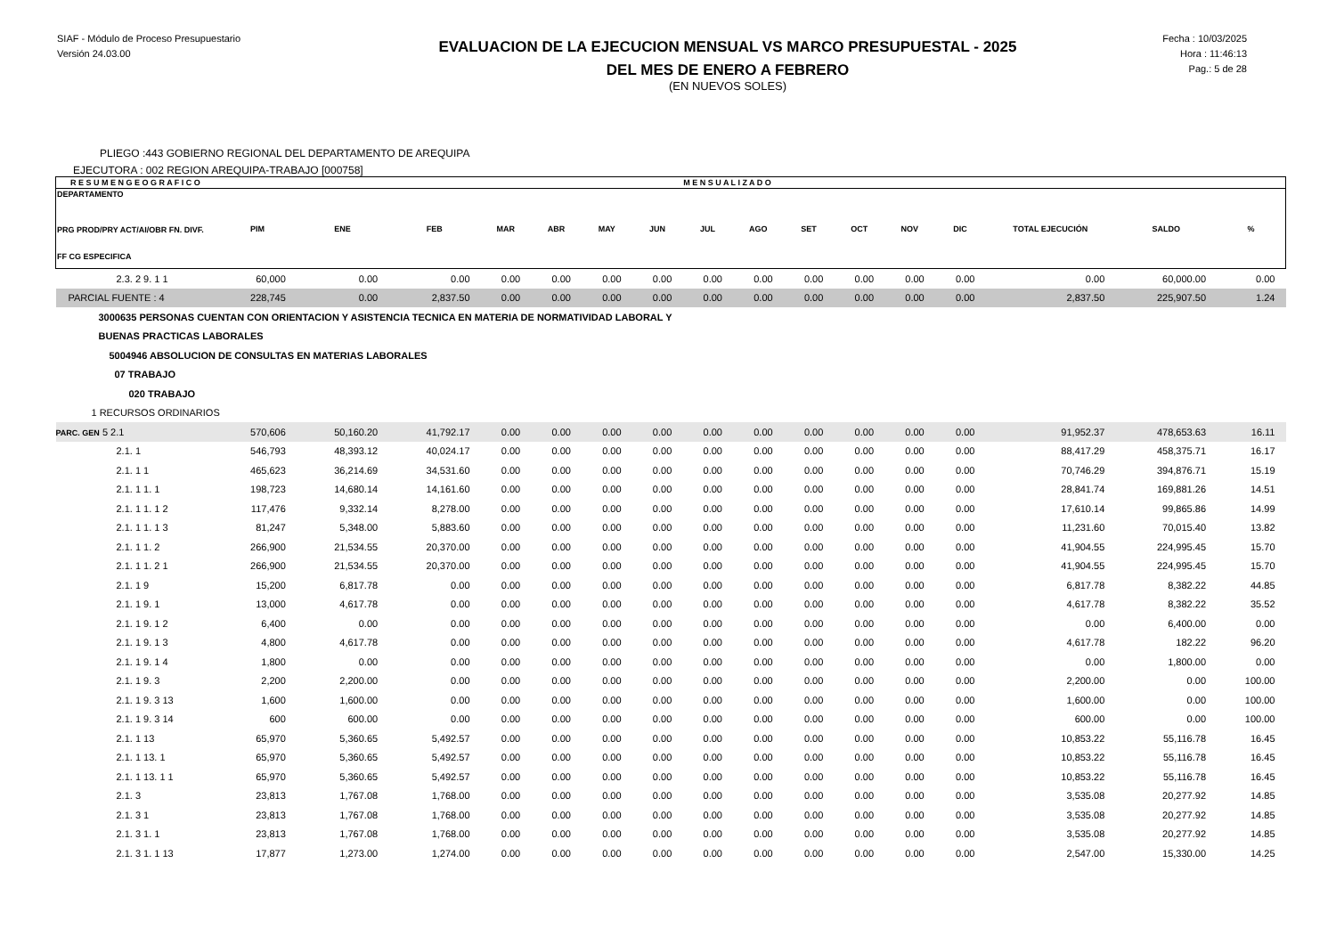SIAF - Módulo de Proceso Presupuestario
Versión 24.03.00
EVALUACION DE LA EJECUCION MENSUAL VS MARCO PRESUPUESTAL - 2025
DEL MES DE ENERO A FEBRERO
(EN NUEVOS SOLES)
Fecha : 10/03/2025
Hora : 11:46:13
Pag.: 5 de 28
PLIEGO :443 GOBIERNO REGIONAL DEL DEPARTAMENTO DE AREQUIPA
EJECUTORA : 002 REGION AREQUIPA-TRABAJO [000758]
| R E S U M E N G E O G R A F I C O | | | | | | | | M E N S U A L I Z A D O | | | | | | | | |
| --- | --- | --- | --- | --- | --- | --- | --- | --- | --- | --- | --- | --- | --- | --- | --- | --- |
| DEPARTAMENTO PRG PROD/PRY ACT/AI/OBR FN. DIVF. FF CG ESPECIFICA | PIM | ENE | FEB | MAR | ABR | MAY | JUN | JUL | AGO | SET | OCT | NOV | DIC | TOTAL EJECUCIÓN | SALDO | % |
| 2.3. 2 9. 1 1 | 60,000 | 0.00 | 0.00 | 0.00 | 0.00 | 0.00 | 0.00 | 0.00 | 0.00 | 0.00 | 0.00 | 0.00 | 0.00 | 0.00 | 60,000.00 | 0.00 |
| PARCIAL FUENTE : 4 | 228,745 | 0.00 | 2,837.50 | 0.00 | 0.00 | 0.00 | 0.00 | 0.00 | 0.00 | 0.00 | 0.00 | 0.00 | 0.00 | 2,837.50 | 225,907.50 | 1.24 |
| 3000635 PERSONAS CUENTAN CON ORIENTACION Y ASISTENCIA TECNICA EN MATERIA DE NORMATIVIDAD LABORAL Y | | | | | | | | | | | | | | | | |
| BUENAS PRACTICAS LABORALES | | | | | | | | | | | | | | | | |
| 5004946 ABSOLUCION DE CONSULTAS EN MATERIAS LABORALES | | | | | | | | | | | | | | | | |
| 07 TRABAJO | | | | | | | | | | | | | | | | |
| 020 TRABAJO | | | | | | | | | | | | | | | | |
| 1 RECURSOS ORDINARIOS | | | | | | | | | | | | | | | | |
| PARC. GEN 5 2.1 | 570,606 | 50,160.20 | 41,792.17 | 0.00 | 0.00 | 0.00 | 0.00 | 0.00 | 0.00 | 0.00 | 0.00 | 0.00 | 0.00 | 91,952.37 | 478,653.63 | 16.11 |
| 2.1. 1 | 546,793 | 48,393.12 | 40,024.17 | 0.00 | 0.00 | 0.00 | 0.00 | 0.00 | 0.00 | 0.00 | 0.00 | 0.00 | 0.00 | 88,417.29 | 458,375.71 | 16.17 |
| 2.1. 1 1 | 465,623 | 36,214.69 | 34,531.60 | 0.00 | 0.00 | 0.00 | 0.00 | 0.00 | 0.00 | 0.00 | 0.00 | 0.00 | 0.00 | 70,746.29 | 394,876.71 | 15.19 |
| 2.1. 1 1. 1 | 198,723 | 14,680.14 | 14,161.60 | 0.00 | 0.00 | 0.00 | 0.00 | 0.00 | 0.00 | 0.00 | 0.00 | 0.00 | 0.00 | 28,841.74 | 169,881.26 | 14.51 |
| 2.1. 1 1. 1 2 | 117,476 | 9,332.14 | 8,278.00 | 0.00 | 0.00 | 0.00 | 0.00 | 0.00 | 0.00 | 0.00 | 0.00 | 0.00 | 0.00 | 17,610.14 | 99,865.86 | 14.99 |
| 2.1. 1 1. 1 3 | 81,247 | 5,348.00 | 5,883.60 | 0.00 | 0.00 | 0.00 | 0.00 | 0.00 | 0.00 | 0.00 | 0.00 | 0.00 | 0.00 | 11,231.60 | 70,015.40 | 13.82 |
| 2.1. 1 1. 2 | 266,900 | 21,534.55 | 20,370.00 | 0.00 | 0.00 | 0.00 | 0.00 | 0.00 | 0.00 | 0.00 | 0.00 | 0.00 | 0.00 | 41,904.55 | 224,995.45 | 15.70 |
| 2.1. 1 1. 2 1 | 266,900 | 21,534.55 | 20,370.00 | 0.00 | 0.00 | 0.00 | 0.00 | 0.00 | 0.00 | 0.00 | 0.00 | 0.00 | 0.00 | 41,904.55 | 224,995.45 | 15.70 |
| 2.1. 1 9 | 15,200 | 6,817.78 | 0.00 | 0.00 | 0.00 | 0.00 | 0.00 | 0.00 | 0.00 | 0.00 | 0.00 | 0.00 | 0.00 | 6,817.78 | 8,382.22 | 44.85 |
| 2.1. 1 9. 1 | 13,000 | 4,617.78 | 0.00 | 0.00 | 0.00 | 0.00 | 0.00 | 0.00 | 0.00 | 0.00 | 0.00 | 0.00 | 0.00 | 4,617.78 | 8,382.22 | 35.52 |
| 2.1. 1 9. 1 2 | 6,400 | 0.00 | 0.00 | 0.00 | 0.00 | 0.00 | 0.00 | 0.00 | 0.00 | 0.00 | 0.00 | 0.00 | 0.00 | 0.00 | 6,400.00 | 0.00 |
| 2.1. 1 9. 1 3 | 4,800 | 4,617.78 | 0.00 | 0.00 | 0.00 | 0.00 | 0.00 | 0.00 | 0.00 | 0.00 | 0.00 | 0.00 | 0.00 | 4,617.78 | 182.22 | 96.20 |
| 2.1. 1 9. 1 4 | 1,800 | 0.00 | 0.00 | 0.00 | 0.00 | 0.00 | 0.00 | 0.00 | 0.00 | 0.00 | 0.00 | 0.00 | 0.00 | 0.00 | 1,800.00 | 0.00 |
| 2.1. 1 9. 3 | 2,200 | 2,200.00 | 0.00 | 0.00 | 0.00 | 0.00 | 0.00 | 0.00 | 0.00 | 0.00 | 0.00 | 0.00 | 0.00 | 2,200.00 | 0.00 | 100.00 |
| 2.1. 1 9. 3 13 | 1,600 | 1,600.00 | 0.00 | 0.00 | 0.00 | 0.00 | 0.00 | 0.00 | 0.00 | 0.00 | 0.00 | 0.00 | 0.00 | 1,600.00 | 0.00 | 100.00 |
| 2.1. 1 9. 3 14 | 600 | 600.00 | 0.00 | 0.00 | 0.00 | 0.00 | 0.00 | 0.00 | 0.00 | 0.00 | 0.00 | 0.00 | 0.00 | 600.00 | 0.00 | 100.00 |
| 2.1. 1 13 | 65,970 | 5,360.65 | 5,492.57 | 0.00 | 0.00 | 0.00 | 0.00 | 0.00 | 0.00 | 0.00 | 0.00 | 0.00 | 0.00 | 10,853.22 | 55,116.78 | 16.45 |
| 2.1. 1 13. 1 | 65,970 | 5,360.65 | 5,492.57 | 0.00 | 0.00 | 0.00 | 0.00 | 0.00 | 0.00 | 0.00 | 0.00 | 0.00 | 0.00 | 10,853.22 | 55,116.78 | 16.45 |
| 2.1. 1 13. 1 1 | 65,970 | 5,360.65 | 5,492.57 | 0.00 | 0.00 | 0.00 | 0.00 | 0.00 | 0.00 | 0.00 | 0.00 | 0.00 | 0.00 | 10,853.22 | 55,116.78 | 16.45 |
| 2.1. 3 | 23,813 | 1,767.08 | 1,768.00 | 0.00 | 0.00 | 0.00 | 0.00 | 0.00 | 0.00 | 0.00 | 0.00 | 0.00 | 0.00 | 3,535.08 | 20,277.92 | 14.85 |
| 2.1. 3 1 | 23,813 | 1,767.08 | 1,768.00 | 0.00 | 0.00 | 0.00 | 0.00 | 0.00 | 0.00 | 0.00 | 0.00 | 0.00 | 0.00 | 3,535.08 | 20,277.92 | 14.85 |
| 2.1. 3 1. 1 | 23,813 | 1,767.08 | 1,768.00 | 0.00 | 0.00 | 0.00 | 0.00 | 0.00 | 0.00 | 0.00 | 0.00 | 0.00 | 0.00 | 3,535.08 | 20,277.92 | 14.85 |
| 2.1. 3 1. 1 13 | 17,877 | 1,273.00 | 1,274.00 | 0.00 | 0.00 | 0.00 | 0.00 | 0.00 | 0.00 | 0.00 | 0.00 | 0.00 | 0.00 | 2,547.00 | 15,330.00 | 14.25 |